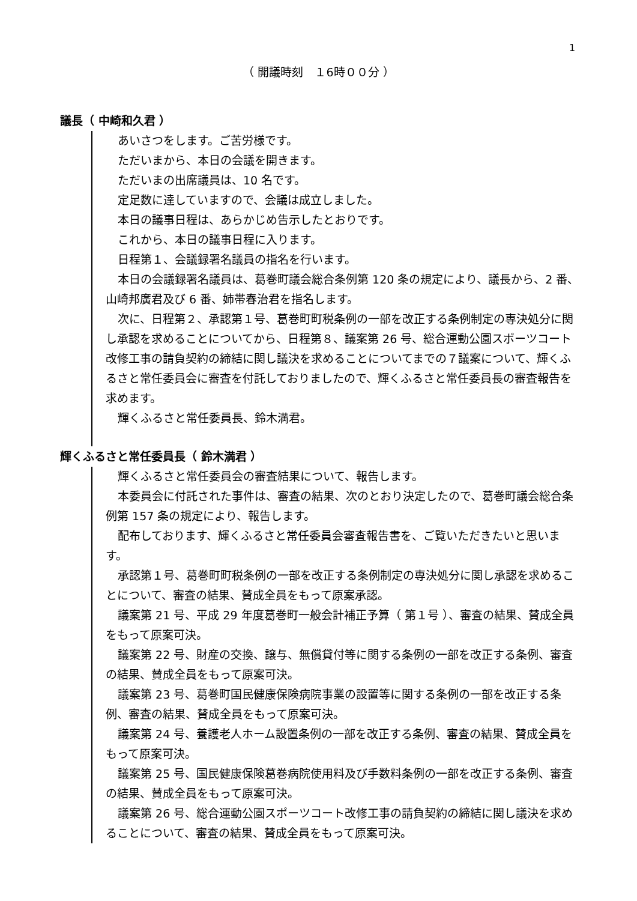1
（ 開議時刻　１6時００分 ）
議長（ 中崎和久君 ）
あいさつをします。ご苦労様です。
ただいまから、本日の会議を開きます。
ただいまの出席議員は、10 名です。
定足数に達していますので、会議は成立しました。
本日の議事日程は、あらかじめ告示したとおりです。
これから、本日の議事日程に入ります。
日程第１、会議録署名議員の指名を行います。
本日の会議録署名議員は、葛巻町議会総合条例第 120 条の規定により、議長から、2 番、山崎邦廣君及び 6 番、姉帯春治君を指名します。
次に、日程第２、承認第１号、葛巻町町税条例の一部を改正する条例制定の専決処分に関し承認を求めることについてから、日程第８、議案第 26 号、総合運動公園スポーツコート改修工事の請負契約の締結に関し議決を求めることについてまでの７議案について、輝くふるさと常任委員会に審査を付託しておりましたので、輝くふるさと常任委員長の審査報告を求めます。
輝くふるさと常任委員長、鈴木満君。
輝くふるさと常任委員長（ 鈴木満君 ）
輝くふるさと常任委員会の審査結果について、報告します。
本委員会に付託された事件は、審査の結果、次のとおり決定したので、葛巻町議会総合条例第 157 条の規定により、報告します。
配布しております、輝くふるさと常任委員会審査報告書を、ご覧いただきたいと思います。
承認第１号、葛巻町町税条例の一部を改正する条例制定の専決処分に関し承認を求めることについて、審査の結果、賛成全員をもって原案承認。
議案第 21 号、平成 29 年度葛巻町一般会計補正予算（ 第１号 ）、審査の結果、賛成全員をもって原案可決。
議案第 22 号、財産の交換、譲与、無償貸付等に関する条例の一部を改正する条例、審査の結果、賛成全員をもって原案可決。
議案第 23 号、葛巻町国民健康保険病院事業の設置等に関する条例の一部を改正する条例、審査の結果、賛成全員をもって原案可決。
議案第 24 号、養護老人ホーム設置条例の一部を改正する条例、審査の結果、賛成全員をもって原案可決。
議案第 25 号、国民健康保険葛巻病院使用料及び手数料条例の一部を改正する条例、審査の結果、賛成全員をもって原案可決。
議案第 26 号、総合運動公園スポーツコート改修工事の請負契約の締結に関し議決を求めることについて、審査の結果、賛成全員をもって原案可決。